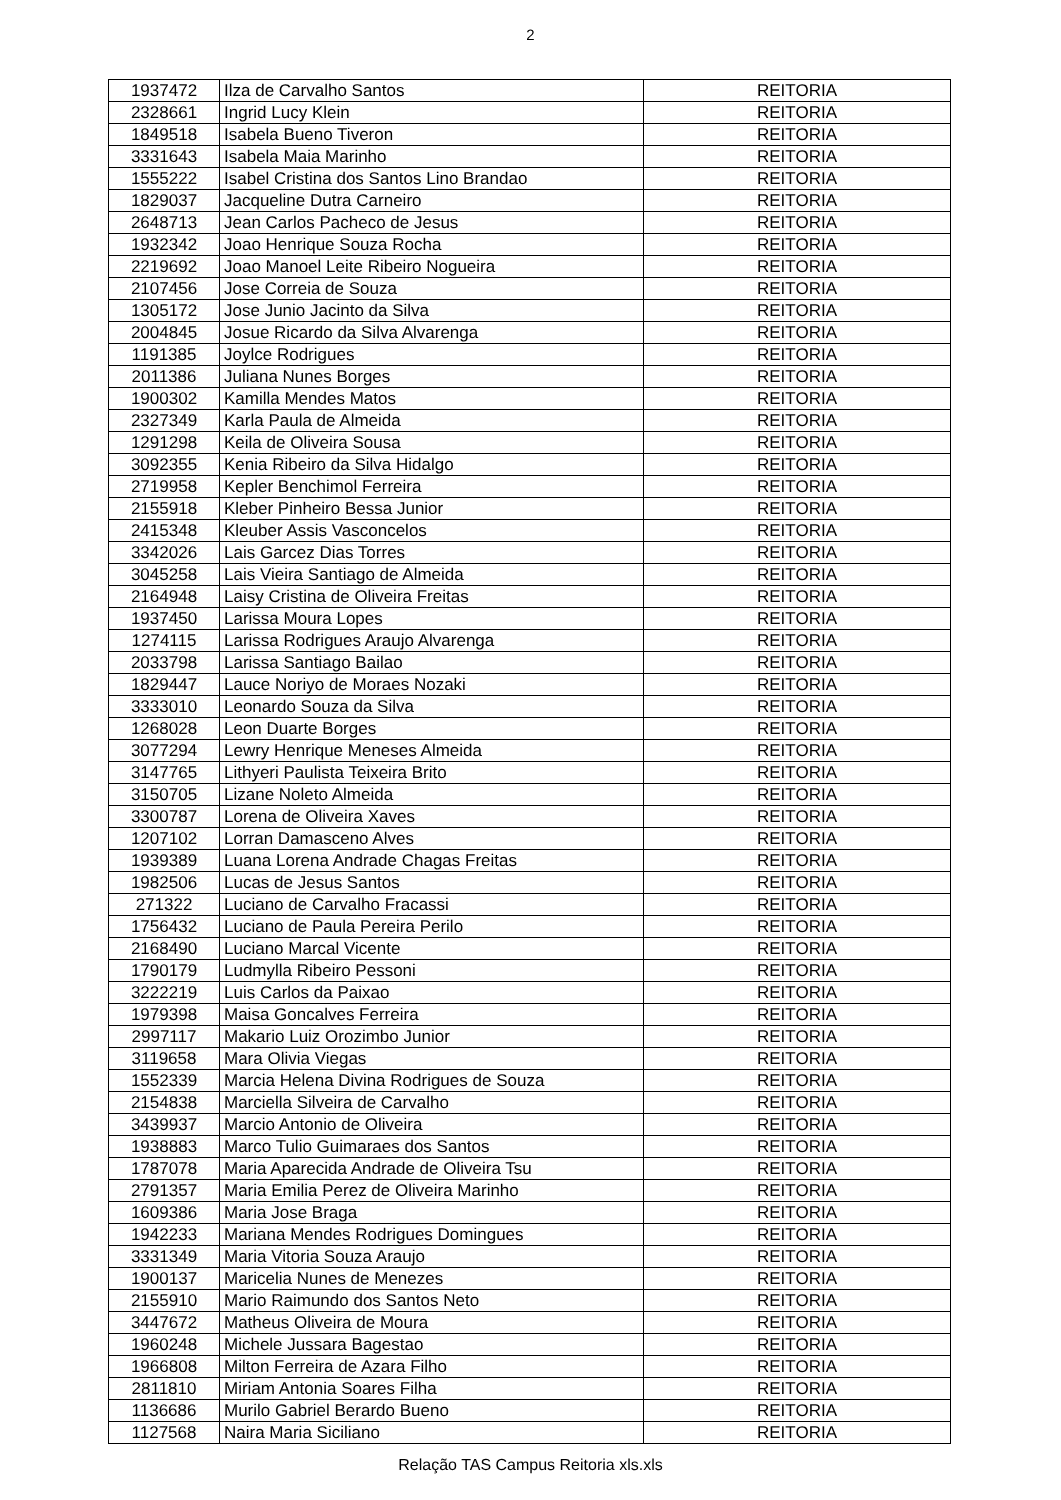2
| 1937472 | Ilza de Carvalho Santos | REITORIA |
| 2328661 | Ingrid Lucy Klein | REITORIA |
| 1849518 | Isabela Bueno Tiveron | REITORIA |
| 3331643 | Isabela Maia Marinho | REITORIA |
| 1555222 | Isabel Cristina dos Santos Lino Brandao | REITORIA |
| 1829037 | Jacqueline Dutra Carneiro | REITORIA |
| 2648713 | Jean Carlos Pacheco de Jesus | REITORIA |
| 1932342 | Joao Henrique Souza Rocha | REITORIA |
| 2219692 | Joao Manoel Leite Ribeiro Nogueira | REITORIA |
| 2107456 | Jose Correia de Souza | REITORIA |
| 1305172 | Jose Junio Jacinto da Silva | REITORIA |
| 2004845 | Josue Ricardo da Silva Alvarenga | REITORIA |
| 1191385 | Joylce Rodrigues | REITORIA |
| 2011386 | Juliana Nunes Borges | REITORIA |
| 1900302 | Kamilla Mendes Matos | REITORIA |
| 2327349 | Karla Paula de Almeida | REITORIA |
| 1291298 | Keila de Oliveira Sousa | REITORIA |
| 3092355 | Kenia Ribeiro da Silva Hidalgo | REITORIA |
| 2719958 | Kepler Benchimol Ferreira | REITORIA |
| 2155918 | Kleber Pinheiro Bessa Junior | REITORIA |
| 2415348 | Kleuber Assis Vasconcelos | REITORIA |
| 3342026 | Lais Garcez Dias Torres | REITORIA |
| 3045258 | Lais Vieira Santiago de Almeida | REITORIA |
| 2164948 | Laisy Cristina de Oliveira Freitas | REITORIA |
| 1937450 | Larissa Moura Lopes | REITORIA |
| 1274115 | Larissa Rodrigues Araujo Alvarenga | REITORIA |
| 2033798 | Larissa Santiago Bailao | REITORIA |
| 1829447 | Lauce Noriyo de Moraes Nozaki | REITORIA |
| 3333010 | Leonardo Souza da Silva | REITORIA |
| 1268028 | Leon Duarte Borges | REITORIA |
| 3077294 | Lewry Henrique Meneses Almeida | REITORIA |
| 3147765 | Lithyeri Paulista Teixeira Brito | REITORIA |
| 3150705 | Lizane Noleto Almeida | REITORIA |
| 3300787 | Lorena de Oliveira Xaves | REITORIA |
| 1207102 | Lorran Damasceno Alves | REITORIA |
| 1939389 | Luana Lorena Andrade Chagas Freitas | REITORIA |
| 1982506 | Lucas de Jesus Santos | REITORIA |
| 271322 | Luciano de Carvalho Fracassi | REITORIA |
| 1756432 | Luciano de Paula Pereira Perilo | REITORIA |
| 2168490 | Luciano Marcal Vicente | REITORIA |
| 1790179 | Ludmylla Ribeiro Pessoni | REITORIA |
| 3222219 | Luis Carlos da Paixao | REITORIA |
| 1979398 | Maisa Goncalves Ferreira | REITORIA |
| 2997117 | Makario Luiz Orozimbo Junior | REITORIA |
| 3119658 | Mara Olivia Viegas | REITORIA |
| 1552339 | Marcia Helena Divina Rodrigues de Souza | REITORIA |
| 2154838 | Marciella Silveira de Carvalho | REITORIA |
| 3439937 | Marcio Antonio de Oliveira | REITORIA |
| 1938883 | Marco Tulio Guimaraes dos Santos | REITORIA |
| 1787078 | Maria Aparecida Andrade de Oliveira Tsu | REITORIA |
| 2791357 | Maria Emilia Perez de Oliveira Marinho | REITORIA |
| 1609386 | Maria Jose Braga | REITORIA |
| 1942233 | Mariana Mendes Rodrigues Domingues | REITORIA |
| 3331349 | Maria Vitoria Souza Araujo | REITORIA |
| 1900137 | Maricelia Nunes de Menezes | REITORIA |
| 2155910 | Mario Raimundo dos Santos Neto | REITORIA |
| 3447672 | Matheus Oliveira de Moura | REITORIA |
| 1960248 | Michele Jussara Bagestao | REITORIA |
| 1966808 | Milton Ferreira de Azara Filho | REITORIA |
| 2811810 | Miriam Antonia Soares Filha | REITORIA |
| 1136686 | Murilo Gabriel Berardo Bueno | REITORIA |
| 1127568 | Naira Maria Siciliano | REITORIA |
Relação TAS Campus Reitoria xls.xls